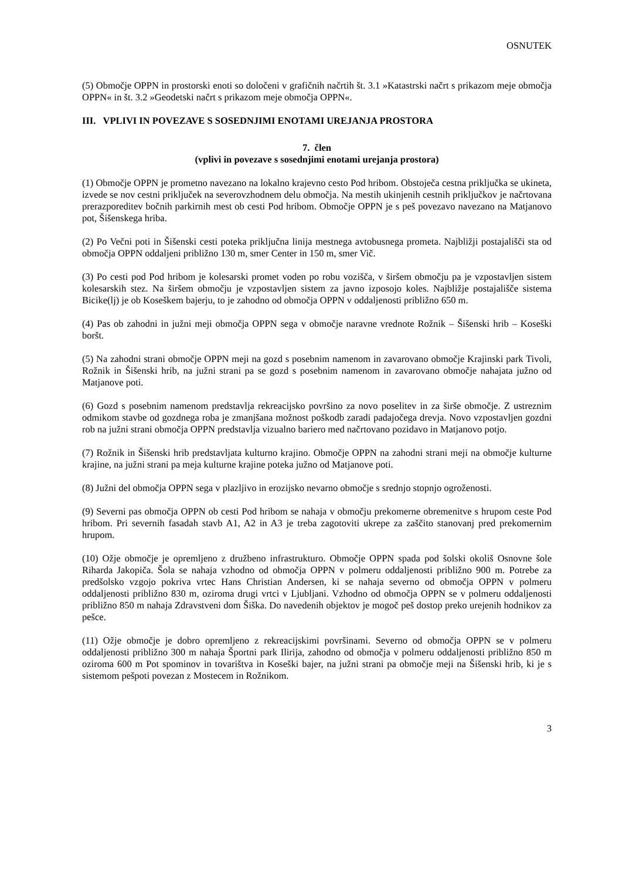OSNUTEK
(5) Območje OPPN in prostorski enoti so določeni v grafičnih načrtih št. 3.1 »Katastrski načrt s prikazom meje območja OPPN« in št. 3.2 »Geodetski načrt s prikazom meje območja OPPN«.
III. VPLIVI IN POVEZAVE S SOSEDNJIMI ENOTAMI UREJANJA PROSTORA
7. člen
(vplivi in povezave s sosednjimi enotami urejanja prostora)
(1) Območje OPPN je prometno navezano na lokalno krajevno cesto Pod hribom. Obstoječa cestna priključka se ukineta, izvede se nov cestni priključek na severovzhodnem delu območja. Na mestih ukinjenih cestnih priključkov je načrtovana prerazporeditev bočnih parkirnih mest ob cesti Pod hribom. Območje OPPN je s peš povezavo navezano na Matjanovo pot, Šišenskega hriba.
(2) Po Večni poti in Šišenski cesti poteka priključna linija mestnega avtobusnega prometa. Najbližji postajališči sta od območja OPPN oddaljeni približno 130 m, smer Center in 150 m, smer Vič.
(3) Po cesti pod Pod hribom je kolesarski promet voden po robu vozišča, v širšem območju pa je vzpostavljen sistem kolesarskih stez. Na širšem območju je vzpostavljen sistem za javno izposojo koles. Najbližje postajališče sistema Bicike(lj) je ob Koseškem bajerju, to je zahodno od območja OPPN v oddaljenosti približno 650 m.
(4) Pas ob zahodni in južni meji območja OPPN sega v območje naravne vrednote Rožnik – Šišenski hrib – Koseški boršt.
(5) Na zahodni strani območje OPPN meji na gozd s posebnim namenom in zavarovano območje Krajinski park Tivoli, Rožnik in Šišenski hrib, na južni strani pa se gozd s posebnim namenom in zavarovano območje nahajata južno od Matjanove poti.
(6) Gozd s posebnim namenom predstavlja rekreacijsko površino za novo poselitev in za širše območje. Z ustreznim odmikom stavbe od gozdnega roba je zmanjšana možnost poškodb zaradi padajočega drevja. Novo vzpostavljen gozdni rob na južni strani območja OPPN predstavlja vizualno bariero med načrtovano pozidavo in Matjanovo potjo.
(7) Rožnik in Šišenski hrib predstavljata kulturno krajino. Območje OPPN na zahodni strani meji na območje kulturne krajine, na južni strani pa meja kulturne krajine poteka južno od Matjanove poti.
(8) Južni del območja OPPN sega v plazljivo in erozijsko nevarno območje s srednjo stopnjo ogroženosti.
(9) Severni pas območja OPPN ob cesti Pod hribom se nahaja v območju prekomerne obremenitve s hrupom ceste Pod hribom. Pri severnih fasadah stavb A1, A2 in A3 je treba zagotoviti ukrepe za zaščito stanovanj pred prekomernim hrupom.
(10) Ožje območje je opremljeno z družbeno infrastrukturo. Območje OPPN spada pod šolski okoliš Osnovne šole Riharda Jakopiča. Šola se nahaja vzhodno od območja OPPN v polmeru oddaljenosti približno 900 m. Potrebe za predšolsko vzgojo pokriva vrtec Hans Christian Andersen, ki se nahaja severno od območja OPPN v polmeru oddaljenosti približno 830 m, oziroma drugi vrtci v Ljubljani. Vzhodno od območja OPPN se v polmeru oddaljenosti približno 850 m nahaja Zdravstveni dom Šiška. Do navedenih objektov je mogoč peš dostop preko urejenih hodnikov za pešce.
(11) Ožje območje je dobro opremljeno z rekreacijskimi površinami. Severno od območja OPPN se v polmeru oddaljenosti približno 300 m nahaja Športni park Ilirija, zahodno od območja v polmeru oddaljenosti približno 850 m oziroma 600 m Pot spominov in tovarištva in Koseški bajer, na južni strani pa območje meji na Šišenski hrib, ki je s sistemom pešpoti povezan z Mostecem in Rožnikom.
3